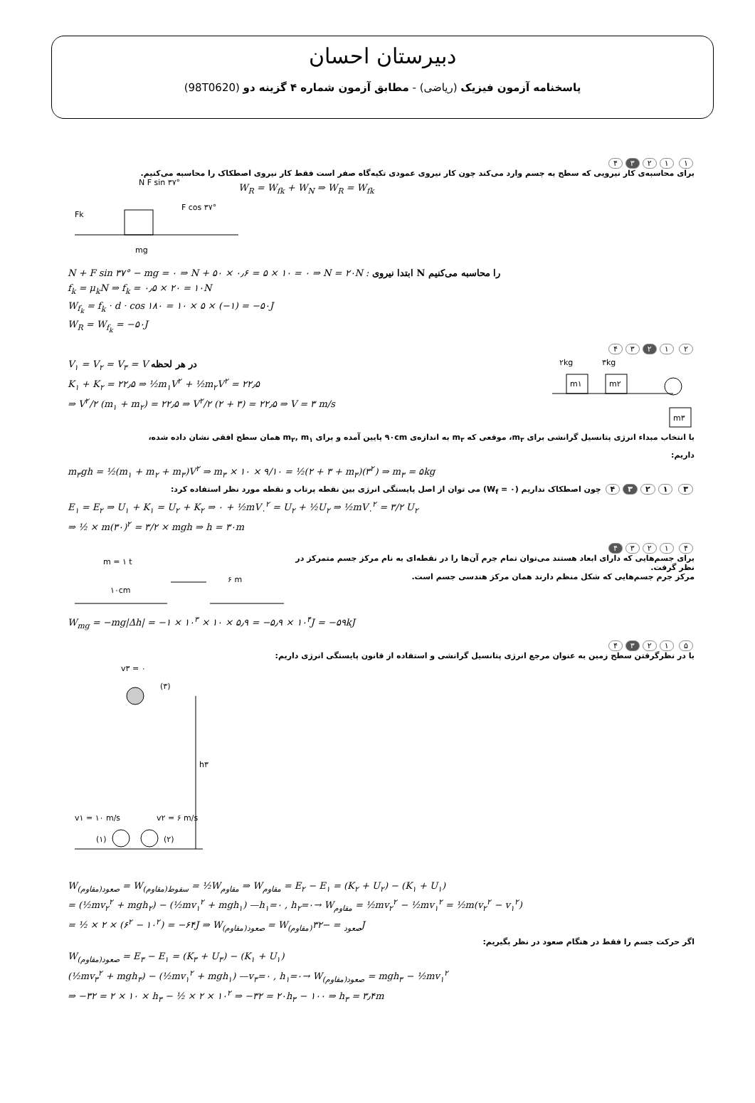دبیرستان احسان
پاسخنامه آزمون فیزیک (ریاضی) - مطابق آزمون شماره ۴ گزینه دو (98T0620)
۱ ۱۲ ۳ ۴
برای محاسبه‌ی کار نیرویی که سطح به جسم وارد می‌کند چون کار نیروی عمودی تکیه‌گاه صفر است فقط کار نیروی اصطکاک را محاسبه می‌کنیم.
N F sin ۳۷°
Fk
mg
F cos ۳۷°
W<sub>R</sub> = W<sub>fk</sub> + W<sub>N</sub> ⇒ W<sub>R</sub> = W<sub>fk</sub>
N + F sin ۳۷° − mg = ۰ ⇒ N + ۵۰ × ۰٫۶ = ۵ × ۱۰ = ۰ ⇒ N = ۲۰N : ابتدا نیروی N را محاسبه می‌کنیم
f<sub>k</sub> = μ<sub>k</sub>N ⇒ f<sub>k</sub> = ۰٫۵ × ۲۰ = ۱۰N
W<sub>f<sub>k</sub></sub> = f<sub>k</sub> · d · cos ۱۸۰ = ۱۰ × ۵ × (−۱) = −۵۰J
W<sub>R</sub> = W<sub>f<sub>k</sub></sub> = −۵۰J
۲ ۱ ۲ ۳۴
V<sub>۱</sub> = V<sub>۲</sub> = V<sub>۳</sub> = V در هر لحظه
K<sub>۱</sub> + K<sub>۲</sub> = ۲۲٫۵ ⇒ ½m<sub>۱</sub>V<sup>۲</sup> + ½m<sub>۲</sub>V<sup>۲</sup> = ۲۲٫۵
⇒ V<sup>۲</sup>/۲ (m<sub>۱</sub> + m<sub>۲</sub>) = ۲۲٫۵ ⇒ V<sup>۲</sup>/۲ (۲ + ۳) = ۲۲٫۵ ⇒ V = ۳ m/s
۲kg
۳kg
m۱
m۲
m۳
با انتخاب مبداء انرژی پتانسیل گرانشی برای m<sub>۳</sub>، موقعی که m<sub>۳</sub> به اندازه‌ی ۹۰cm پایین آمده و برای m<sub>۲</sub>, m<sub>۱</sub> همان سطح افقی نشان داده شده،
داریم:
m<sub>۳</sub>gh = ½(m<sub>۱</sub> + m<sub>۲</sub> + m<sub>۳</sub>)V<sup>۲</sup> ⇒ m<sub>۳</sub> × ۱۰ × ۹/۱۰ = ½(۲ + ۳ + m<sub>۳</sub>)(۳<sup>۲</sup>) ⇒ m<sub>۳</sub> = ۵kg
۳ ۱ ۲ ۳ ۴ چون اصطکاک نداریم (W<sub>f</sub> = ۰) می توان از اصل پایستگی انرژی بین نقطه پرتاب و نقطه مورد نظر استفاده کرد:
E<sub>۱</sub> = E<sub>۲</sub> ⇒ U<sub>۱</sub> + K<sub>۱</sub> = U<sub>۲</sub> + K<sub>۲</sub> ⇒ ۰ + ½mV<sub>۰</sub><sup>۲</sup> = U<sub>۲</sub> + ½U<sub>۲</sub> ⇒ ½mV<sub>۰</sub><sup>۲</sup> = ۳/۲ U<sub>۲</sub>
⇒ ½ × m(۳۰)<sup>۲</sup> = ۳/۲ × mgh ⇒ h = ۳۰m
۴ ۱۲۳ ۴
m = ۱ t
۱۰cm
۶ m
برای جسم‌هایی که دارای ابعاد هستند می‌توان تمام جرم آن‌ها را در نقطه‌ای به نام مرکز جسم متمرکز در نظر گرفت.
مرکز جرم جسم‌هایی که شکل منظم دارند همان مرکز هندسی جسم است.
W<sub>mg</sub> = −mg|Δh| = −۱ × ۱۰<sup>۳</sup> × ۱۰ × ۵٫۹ = −۵٫۹ × ۱۰<sup>۴</sup>J = −۵۹kJ
۵ ۱۲ ۳ ۴
با در نظرگرفتن سطح زمین به عنوان مرجع انرژی پتانسیل گرانشی و استفاده از قانون پایستگی انرژی داریم:
v۳ = ۰
(۳)
h۳
v۱ = ۱۰ m/s
v۲ = ۶ m/s
(۱)
(۲)
W<sub>(مقاوم)صعود</sub> = W<sub>(مقاوم)سقوط</sub> = ½W<sub>مقاوم</sub> ⇒ W<sub>مقاوم</sub> = E<sub>۲</sub> − E<sub>۱</sub> = (K<sub>۲</sub> + U<sub>۲</sub>) − (K<sub>۱</sub> + U<sub>۱</sub>)
= (½mv<sub>۲</sub><sup>۲</sup> + mgh<sub>۲</sub>) − (½mv<sub>۱</sub><sup>۲</sup> + mgh<sub>۱</sub>) —h<sub>۱</sub>=۰ , h<sub>۲</sub>=۰→ W<sub>مقاوم</sub> = ½mv<sub>۲</sub><sup>۲</sup> − ½mv<sub>۱</sub><sup>۲</sup> = ½m(v<sub>۲</sub><sup>۲</sup> − v<sub>۱</sub><sup>۲</sup>)
= ½ × ۲ × (۶<sup>۲</sup> − ۱۰<sup>۲</sup>) = −۶۴J ⇒ W<sub>(مقاوم)صعود</sub> = W<sub>(مقاوم)صعود</sub> = −۳۲J
اگر حرکت جسم را فقط در هنگام صعود در نظر بگیریم:
W<sub>(مقاوم)صعود</sub> = E<sub>۳</sub> − E<sub>۱</sub> = (K<sub>۳</sub> + U<sub>۳</sub>) − (K<sub>۱</sub> + U<sub>۱</sub>)
(½mv<sub>۳</sub><sup>۲</sup> + mgh<sub>۳</sub>) − (½mv<sub>۱</sub><sup>۲</sup> + mgh<sub>۱</sub>) —v<sub>۳</sub>=۰ , h<sub>۱</sub>=۰→ W<sub>(مقاوم)صعود</sub> = mgh<sub>۳</sub> − ½mv<sub>۱</sub><sup>۲</sup>
⇒ −۳۲ = ۲ × ۱۰ × h<sub>۳</sub> − ½ × ۲ × ۱۰<sup>۲</sup> ⇒ −۳۲ = ۲۰h<sub>۳</sub> − ۱۰۰ ⇒ h<sub>۳</sub> = ۳٫۴m